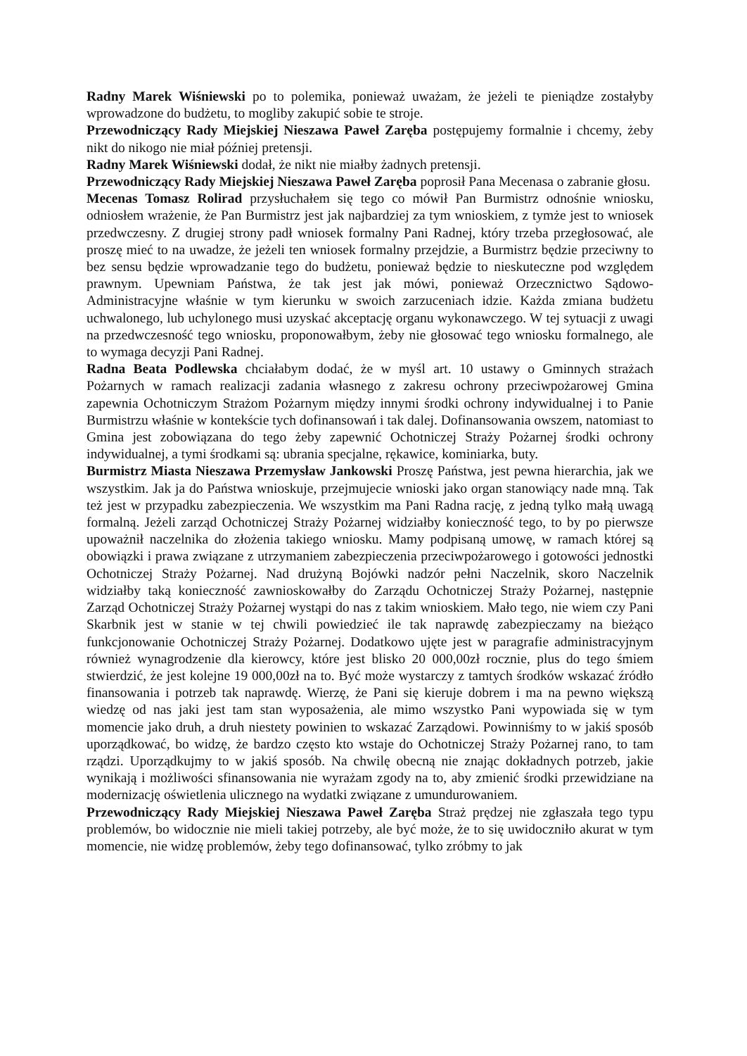Radny Marek Wiśniewski po to polemika, ponieważ uważam, że jeżeli te pieniądze zostałyby wprowadzone do budżetu, to mogliby zakupić sobie te stroje.
Przewodniczący Rady Miejskiej Nieszawa Paweł Zaręba postępujemy formalnie i chcemy, żeby nikt do nikogo nie miał później pretensji.
Radny Marek Wiśniewski dodał, że nikt nie miałby żadnych pretensji.
Przewodniczący Rady Miejskiej Nieszawa Paweł Zaręba poprosił Pana Mecenasa o zabranie głosu.
Mecenas Tomasz Rolirad przysłuchałem się tego co mówił Pan Burmistrz odnośnie wniosku, odniosłem wrażenie, że Pan Burmistrz jest jak najbardziej za tym wnioskiem, z tymże jest to wniosek przedwczesny. Z drugiej strony padł wniosek formalny Pani Radnej, który trzeba przegłosować, ale proszę mieć to na uwadze, że jeżeli ten wniosek formalny przejdzie, a Burmistrz będzie przeciwny to bez sensu będzie wprowadzanie tego do budżetu, ponieważ będzie to nieskuteczne pod względem prawnym. Upewniam Państwa, że tak jest jak mówi, ponieważ Orzecznictwo Sądowo- Administracyjne właśnie w tym kierunku w swoich zarzuceniach idzie. Każda zmiana budżetu uchwalonego, lub uchylonego musi uzyskać akceptację organu wykonawczego. W tej sytuacji z uwagi na przedwczesność tego wniosku, proponowałbym, żeby nie głosować tego wniosku formalnego, ale to wymaga decyzji Pani Radnej.
Radna Beata Podlewska chciałabym dodać, że w myśl art. 10 ustawy o Gminnych strażach Pożarnych w ramach realizacji zadania własnego z zakresu ochrony przeciwpożarowej Gmina zapewnia Ochotniczym Strażom Pożarnym między innymi środki ochrony indywidualnej i to Panie Burmistrzu właśnie w kontekście tych dofinansowań i tak dalej. Dofinansowania owszem, natomiast to Gmina jest zobowiązana do tego żeby zapewnić Ochotniczej Straży Pożarnej środki ochrony indywidualnej, a tymi środkami są: ubrania specjalne, rękawice, kominiarka, buty.
Burmistrz Miasta Nieszawa Przemysław Jankowski Proszę Państwa, jest pewna hierarchia, jak we wszystkim. Jak ja do Państwa wnioskuje, przejmujecie wnioski jako organ stanowiący nade mną. Tak też jest w przypadku zabezpieczenia. We wszystkim ma Pani Radna rację, z jedną tylko małą uwagą formalną. Jeżeli zarząd Ochotniczej Straży Pożarnej widziałby konieczność tego, to by po pierwsze upoważnił naczelnika do złożenia takiego wniosku. Mamy podpisaną umowę, w ramach której są obowiązki i prawa związane z utrzymaniem zabezpieczenia przeciwpożarowego i gotowości jednostki Ochotniczej Straży Pożarnej. Nad drużyną Bojówki nadzór pełni Naczelnik, skoro Naczelnik widziałby taką konieczność zawnioskowałby do Zarządu Ochotniczej Straży Pożarnej, następnie Zarząd Ochotniczej Straży Pożarnej wystąpi do nas z takim wnioskiem. Mało tego, nie wiem czy Pani Skarbnik jest w stanie w tej chwili powiedzieć ile tak naprawdę zabezpieczamy na bieżąco funkcjonowanie Ochotniczej Straży Pożarnej. Dodatkowo ujęte jest w paragrafie administracyjnym również wynagrodzenie dla kierowcy, które jest blisko 20 000,00zł rocznie, plus do tego śmiem stwierdzić, że jest kolejne 19 000,00zł na to. Być może wystarczy z tamtych środków wskazać źródło finansowania i potrzeb tak naprawdę. Wierzę, że Pani się kieruje dobrem i ma na pewno większą wiedzę od nas jaki jest tam stan wyposażenia, ale mimo wszystko Pani wypowiada się w tym momencie jako druh, a druh niestety powinien to wskazać Zarządowi. Powinniśmy to w jakiś sposób uporządkować, bo widzę, że bardzo często kto wstaje do Ochotniczej Straży Pożarnej rano, to tam rządzi. Uporządkujmy to w jakiś sposób. Na chwilę obecną nie znając dokładnych potrzeb, jakie wynikają i możliwości sfinansowania nie wyrażam zgody na to, aby zmienić środki przewidziane na modernizację oświetlenia ulicznego na wydatki związane z umundurowaniem.
Przewodniczący Rady Miejskiej Nieszawa Paweł Zaręba Straż prędzej nie zgłaszała tego typu problemów, bo widocznie nie mieli takiej potrzeby, ale być może, że to się uwidoczniło akurat w tym momencie, nie widzę problemów, żeby tego dofinansować, tylko zróbmy to jak